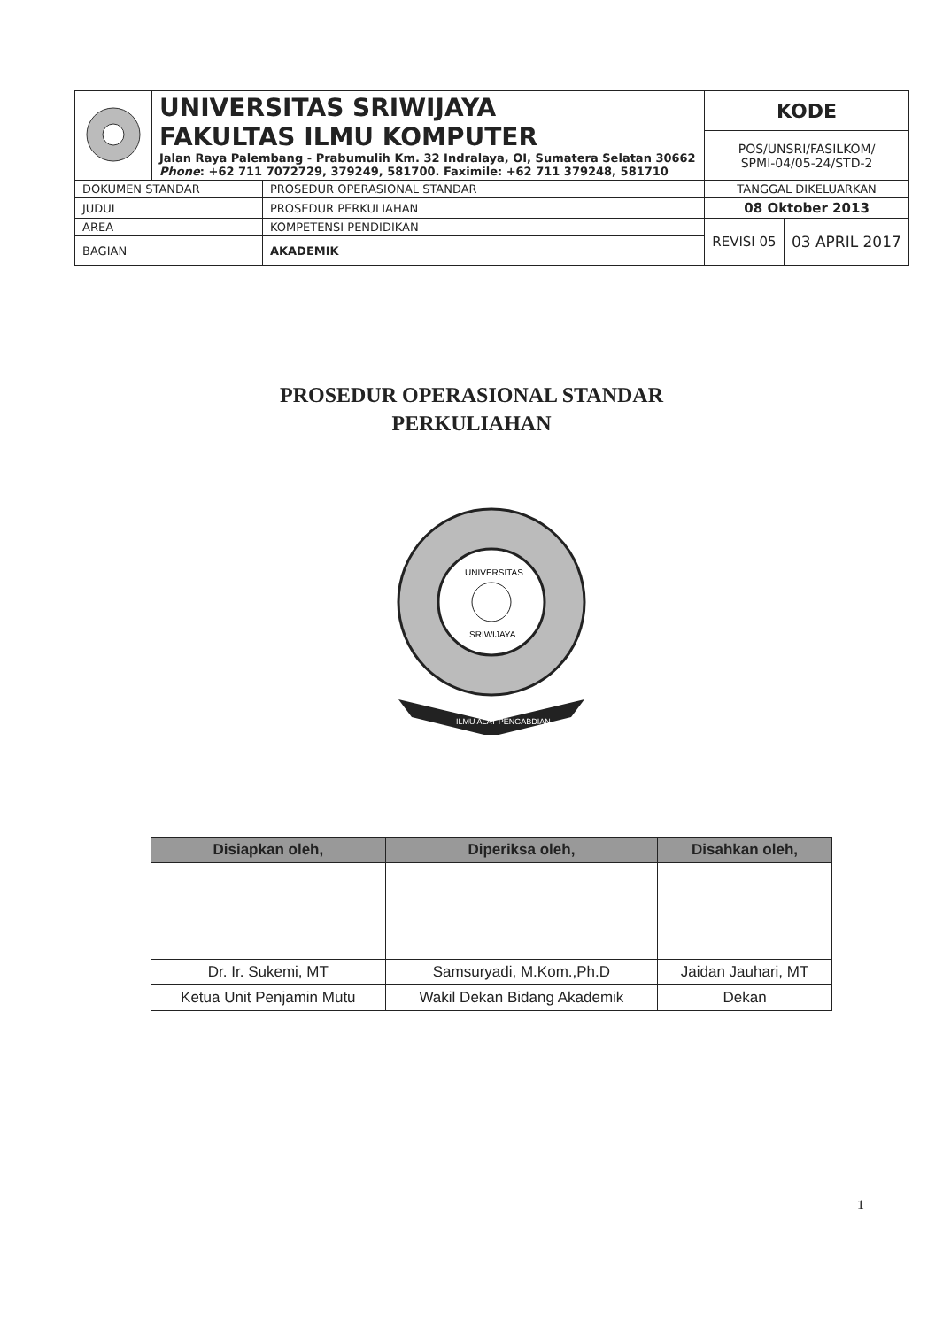| | UNIVERSITAS SRIWIJAYA FAKULTAS ILMU KOMPUTER Jalan Raya Palembang - Prabumulih Km. 32 Indralaya, OI, Sumatera Selatan 30662 Phone : +62 711 7072729, 379249, 581700. Faximile: +62 711 379248, 581710 | | KODE | |
| | | | POS/UNSRI/FASILKOM/ SPMI-04/05-24/STD-2 | |
| DOKUMEN STANDAR | | PROSEDUR OPERASIONAL STANDAR | TANGGAL DIKELUARKAN | |
| JUDUL | | PROSEDUR PERKULIAHAN | 08 Oktober 2013 | |
| AREA | | KOMPETENSI PENDIDIKAN | REVISI 05 | 03 APRIL 2017 |
| BAGIAN | | AKADEMIK | | |
PROSEDUR OPERASIONAL STANDAR
PERKULIAHAN
ILMU ALAT PENGABDIAN
UNIVERSITAS
SRIWIJAYA
| Disiapkan oleh, | Diperiksa oleh, | Disahkan oleh, |
| --- | --- | --- |
| Dr. Ir. Sukemi, MT | Samsuryadi, M.Kom.,Ph.D | Jaidan Jauhari, MT |
| Ketua Unit Penjamin Mutu | Wakil Dekan Bidang Akademik | Dekan |
1